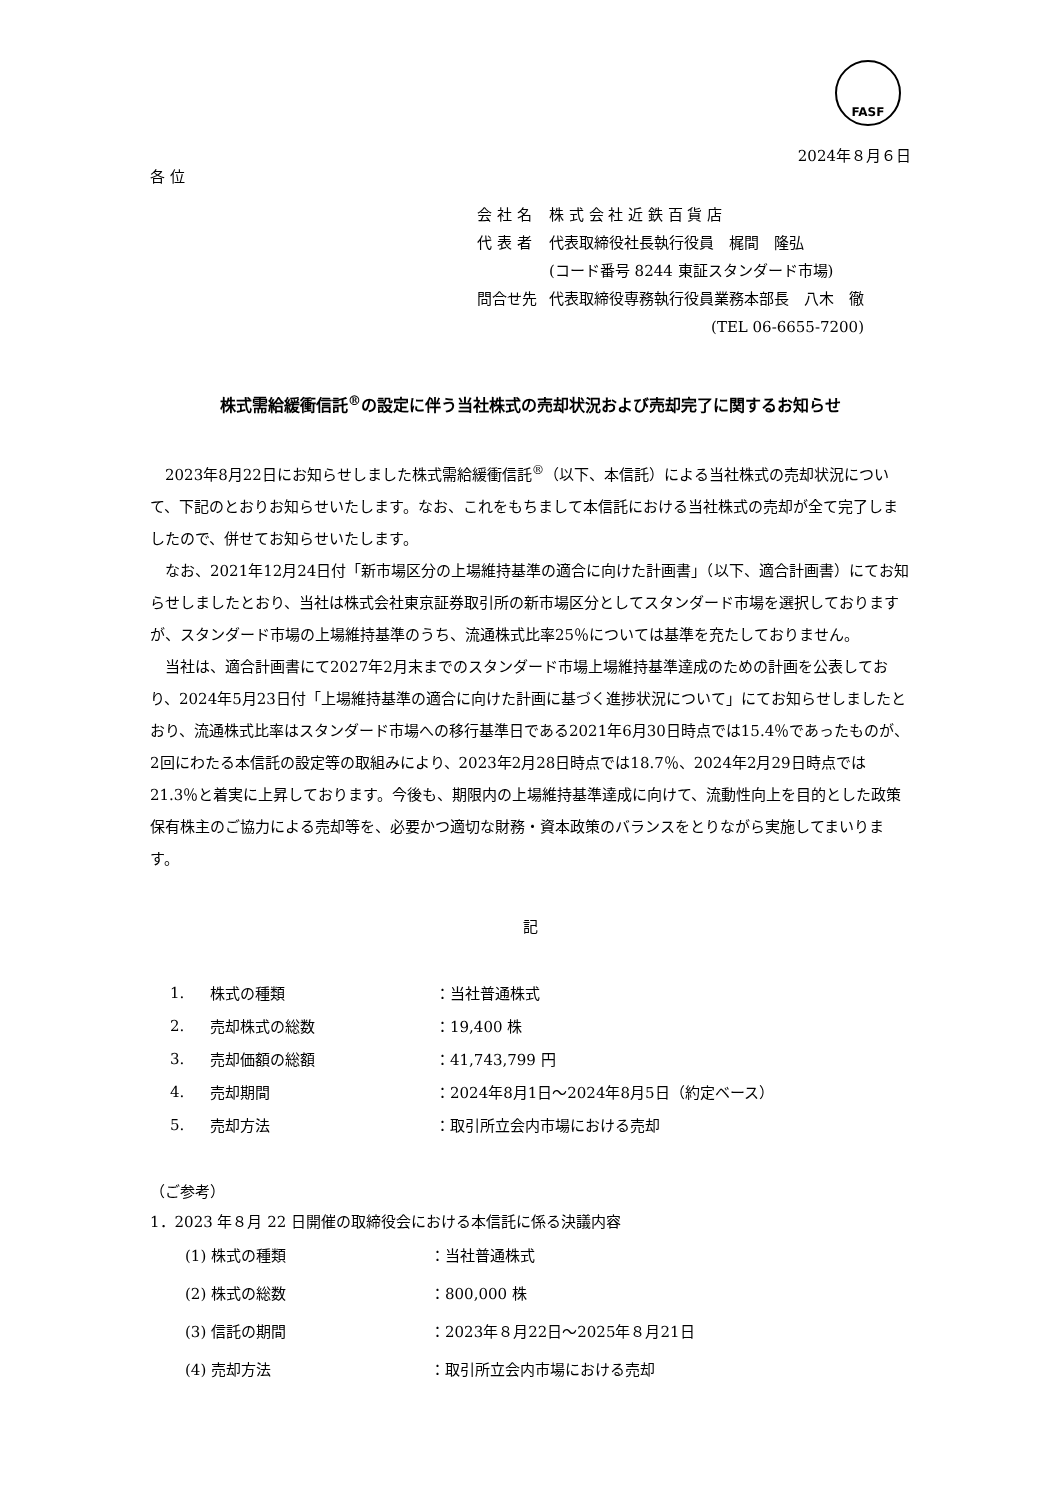FASF
2024年８月６日
各 位
| 会 社 名 | 株 式 会 社 近 鉄 百 貨 店 |
| 代 表 者 | 代表取締役社長執行役員 梶間 隆弘 |
| | (コード番号 8244 東証スタンダード市場) |
| 問合せ先 | 代表取締役専務執行役員業務本部長 八木 徹 |
| | (TEL 06-6655-7200) |
株式需給緩衝信託<sup>®</sup>の設定に伴う当社株式の売却状況および売却完了に関するお知らせ
2023年8月22日にお知らせしました株式需給緩衝信託<sup>®</sup>（以下、本信託）による当社株式の売却状況について、下記のとおりお知らせいたします。なお、これをもちまして本信託における当社株式の売却が全て完了しましたので、併せてお知らせいたします。
なお、2021年12月24日付「新市場区分の上場維持基準の適合に向けた計画書」（以下、適合計画書）にてお知らせしましたとおり、当社は株式会社東京証券取引所の新市場区分としてスタンダード市場を選択しておりますが、スタンダード市場の上場維持基準のうち、流通株式比率25％については基準を充たしておりません。
当社は、適合計画書にて2027年2月末までのスタンダード市場上場維持基準達成のための計画を公表しており、2024年5月23日付「上場維持基準の適合に向けた計画に基づく進捗状況について」にてお知らせしましたとおり、流通株式比率はスタンダード市場への移行基準日である2021年6月30日時点では15.4％であったものが、2回にわたる本信託の設定等の取組みにより、2023年2月28日時点では18.7％、2024年2月29日時点では21.3％と着実に上昇しております。今後も、期限内の上場維持基準達成に向けて、流動性向上を目的とした政策保有株主のご協力による売却等を、必要かつ適切な財務・資本政策のバランスをとりながら実施してまいります。
記
| 1. | 株式の種類 | ：当社普通株式 |
| 2. | 売却株式の総数 | ：19,400 株 |
| 3. | 売却価額の総額 | ：41,743,799 円 |
| 4. | 売却期間 | ：2024年8月1日～2024年8月5日（約定ベース） |
| 5. | 売却方法 | ：取引所立会内市場における売却 |
（ご参考）
1．2023 年８月 22 日開催の取締役会における本信託に係る決議内容
| (1) 株式の種類 | ：当社普通株式 |
| (2) 株式の総数 | ：800,000 株 |
| (3) 信託の期間 | ：2023年８月22日～2025年８月21日 |
| (4) 売却方法 | ：取引所立会内市場における売却 |